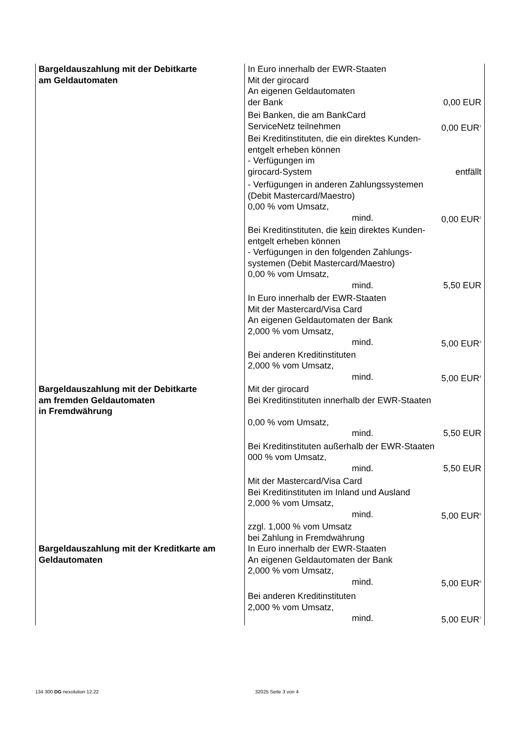| Bargeldauszahlung mit der Debitkarte am Geldautomaten | In Euro innerhalb der EWR-Staaten Mit der girocard An eigenen Geldautomaten der Bank 0,00 EUR Bei Banken, die am BankCard ServiceNetz teilnehmen 0,00 EUR<sup>1</sup> Bei Kreditinstituten, die ein direktes Kunden- entgelt erheben können - Verfügungen im girocard-System entfällt - Verfügungen in anderen Zahlungssystemen (Debit Mastercard/Maestro) 0,00 % vom Umsatz, mind. 0,00 EUR<sup>2</sup> Bei Kreditinstituten, die kein direktes Kunden- entgelt erheben können - Verfügungen in den folgenden Zahlungs- systemen (Debit Mastercard/Maestro) 0,00 % vom Umsatz, mind. 5,50 EUR In Euro innerhalb der EWR-Staaten Mit der Mastercard/Visa Card An eigenen Geldautomaten der Bank 2,000 % vom Umsatz, mind. 5,00 EUR<sup>3</sup> Bei anderen Kreditinstituten 2,000 % vom Umsatz, mind. 5,00 EUR<sup>4</sup> |
| Bargeldauszahlung mit der Debitkarte am fremden Geldautomaten in Fremdwährung | Mit der girocard Bei Kreditinstituten innerhalb der EWR-Staaten 0,00 % vom Umsatz, mind. 5,50 EUR Bei Kreditinstituten außerhalb der EWR-Staaten 000 % vom Umsatz, mind. 5,50 EUR Mit der Mastercard/Visa Card Bei Kreditinstituten im Inland und Ausland 2,000 % vom Umsatz, mind. 5,00 EUR<sup>5</sup> zzgl. 1,000 % vom Umsatz bei Zahlung in Fremdwährung |
| Bargeldauszahlung mit der Kreditkarte am Geldautomaten | In Euro innerhalb der EWR-Staaten An eigenen Geldautomaten der Bank 2,000 % vom Umsatz, mind. 5,00 EUR<sup>6</sup> Bei anderen Kreditinstituten 2,000 % vom Umsatz, mind. 5,00 EUR<sup>7</sup> |
134 300 DG nexolution 12.22 32025 Seite 3 von 4